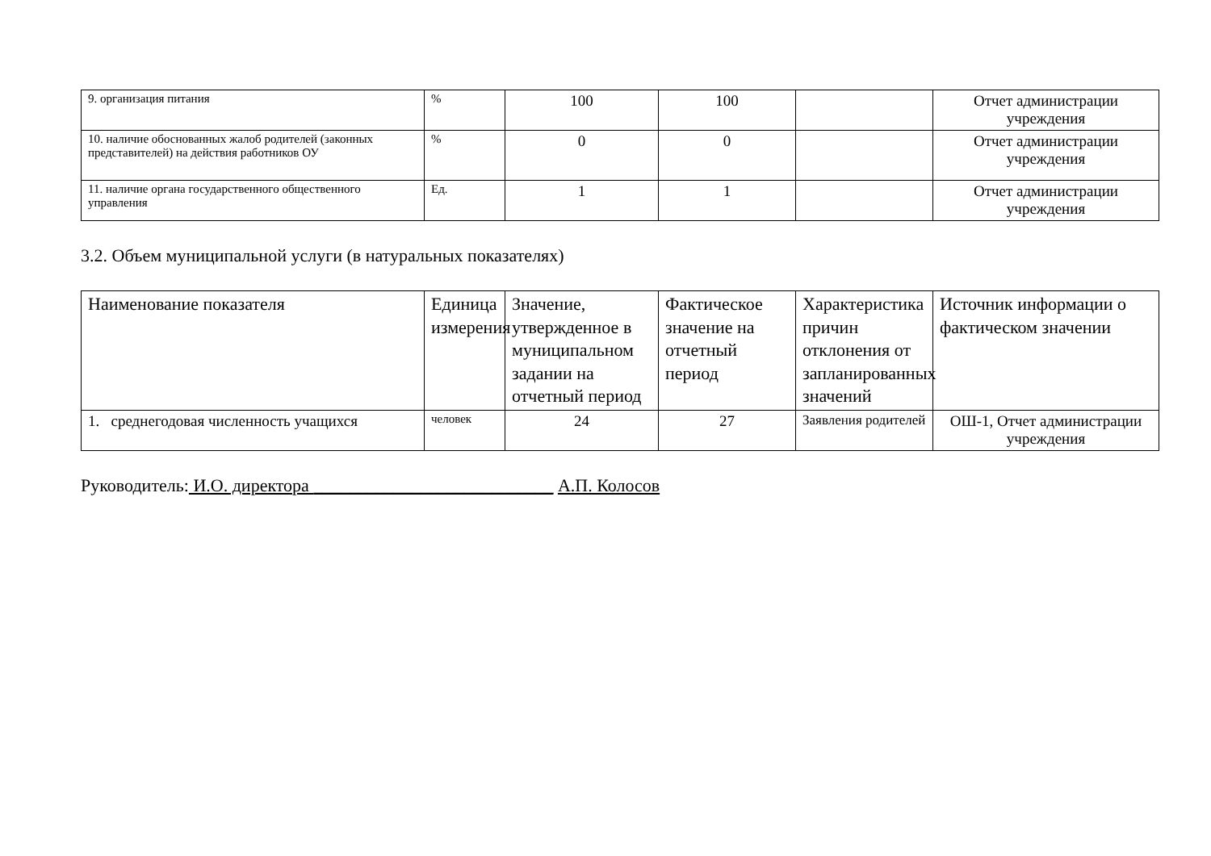| 9. организация питания | % | 100 | 100 | | Отчет администрации учреждения |
| 10. наличие обоснованных жалоб родителей (законных представителей) на действия работников ОУ | % | 0 | 0 | | Отчет администрации учреждения |
| 11. наличие органа государственного общественного управления | Ед. | 1 | 1 | | Отчет администрации учреждения |
3.2. Объем муниципальной услуги (в натуральных показателях)
| Наименование показателя | Единица измерения | Значение, утвержденное в муниципальном задании на отчетный период | Фактическое значение на отчетный период | Характеристика причин отклонения от запланированных значений | Источник информации о фактическом значении |
| 1. среднегодовая численность учащихся | человек | 24 | 27 | Заявления родителей | ОШ-1, Отчет администрации учреждения |
Руководитель: И.О. директора ___________________________ А.П. Колосов